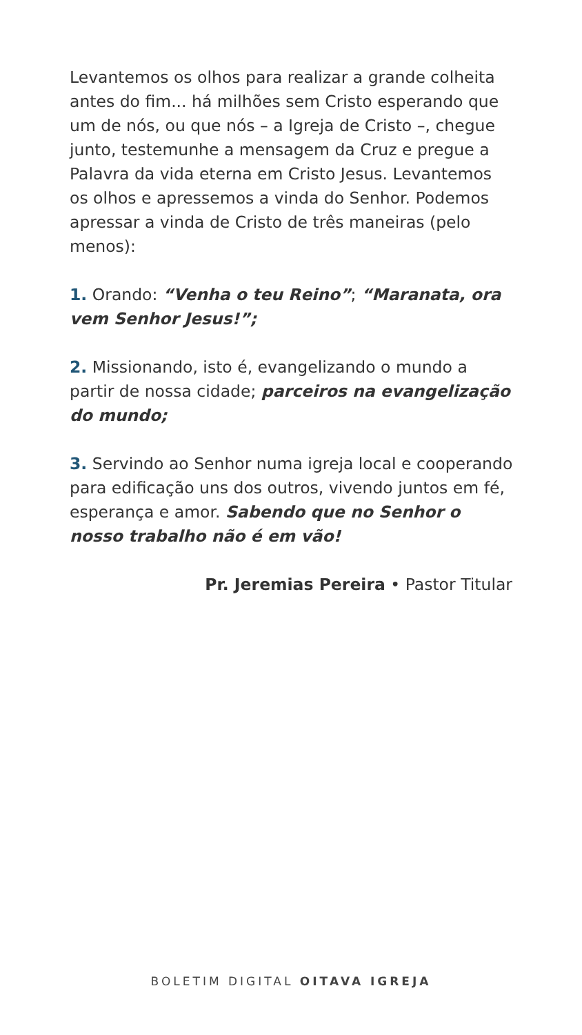Levantemos os olhos para realizar a grande colheita antes do fim... há milhões sem Cristo esperando que um de nós, ou que nós – a Igreja de Cristo –, chegue junto, testemunhe a mensagem da Cruz e pregue a Palavra da vida eterna em Cristo Jesus. Levantemos os olhos e apressemos a vinda do Senhor. Podemos apressar a vinda de Cristo de três maneiras (pelo menos):
1. Orando: “Venha o teu Reino”; “Maranata, ora vem Senhor Jesus!”;
2. Missionando, isto é, evangelizando o mundo a partir de nossa cidade; parceiros na evangelização do mundo;
3. Servindo ao Senhor numa igreja local e cooperando para edificação uns dos outros, vivendo juntos em fé, esperança e amor. Sabendo que no Senhor o nosso trabalho não é em vão!
Pr. Jeremias Pereira • Pastor Titular
BOLETIM DIGITAL OITAVA IGREJA